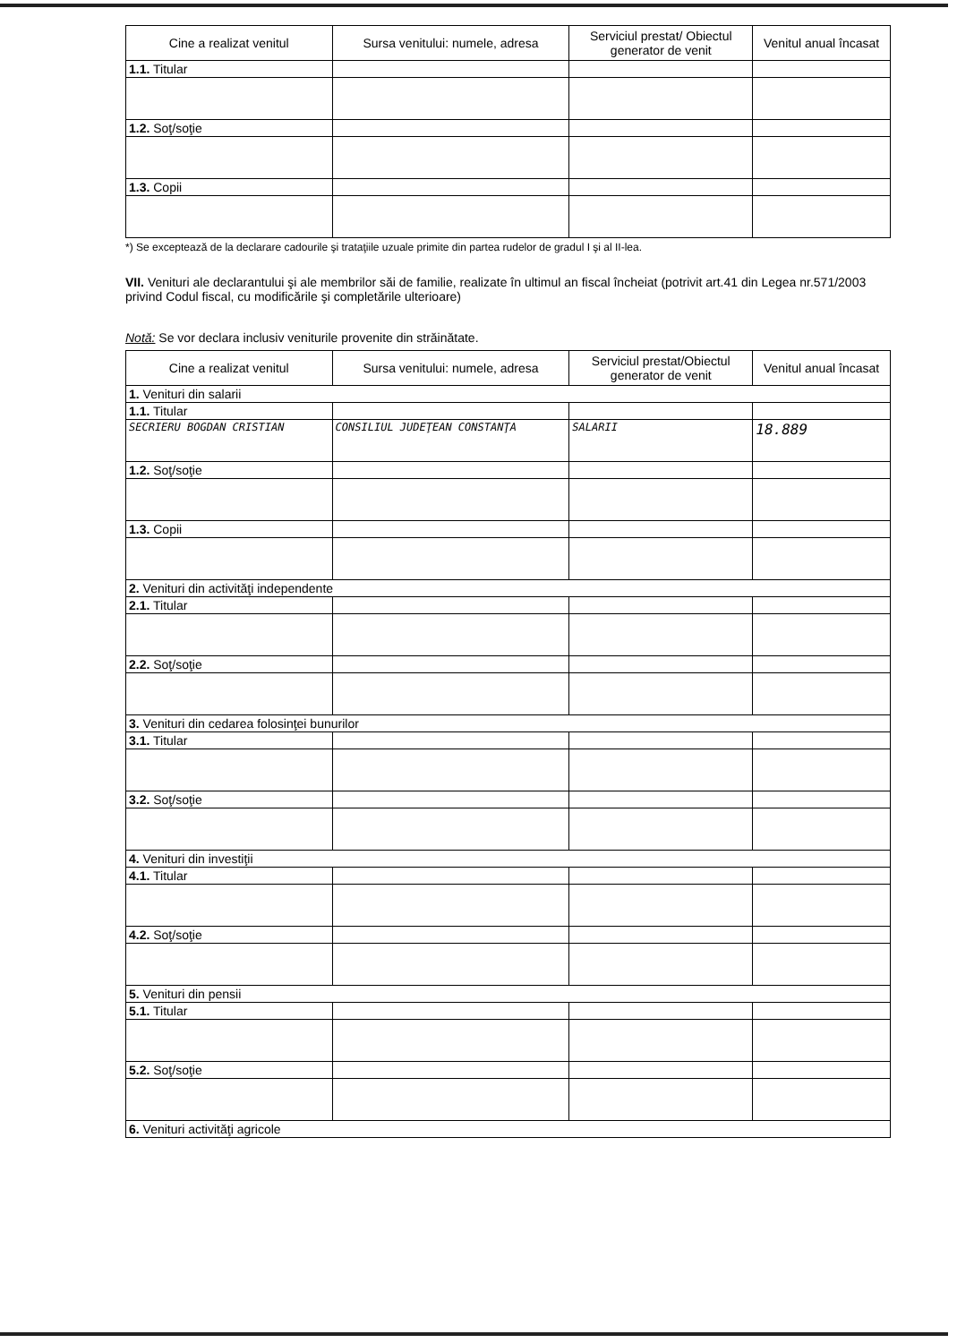| Cine a realizat venitul | Sursa venitului: numele, adresa | Serviciul prestat/ Obiectul generator de venit | Venitul anual încasat |
| --- | --- | --- | --- |
| 1.1. Titular | | | |
| 1.2. Soţ/soţie | | | |
| 1.3. Copii | | | |
*) Se exceptează de la declarare cadourile şi trataţiile uzuale primite din partea rudelor de gradul I şi al II-lea.
VII. Venituri ale declarantului şi ale membrilor săi de familie, realizate în ultimul an fiscal încheiat (potrivit art.41 din Legea nr.571/2003 privind Codul fiscal, cu modificările şi completările ulterioare)
Notă: Se vor declara inclusiv veniturile provenite din străinătate.
| Cine a realizat venitul | Sursa venitului: numele, adresa | Serviciul prestat/Obiectul generator de venit | Venitul anual încasat |
| --- | --- | --- | --- |
| 1. Venituri din salarii | | | |
| 1.1. Titular | | | |
| SECRIERU BOGDAN CRISTIAN | CONSILIUL JUDEŢEAN CONSTANŢA | SALARII | 18.889 |
| 1.2. Soţ/soţie | | | |
| 1.3. Copii | | | |
| 2. Venituri din activităţi independente | | | |
| 2.1. Titular | | | |
| 2.2. Soţ/soţie | | | |
| 3. Venituri din cedarea folosinţei bunurilor | | | |
| 3.1. Titular | | | |
| 3.2. Soţ/soţie | | | |
| 4. Venituri din investiţii | | | |
| 4.1. Titular | | | |
| 4.2. Soţ/soţie | | | |
| 5. Venituri din pensii | | | |
| 5.1. Titular | | | |
| 5.2. Soţ/soţie | | | |
| 6. Venituri activităţi agricole | | | |